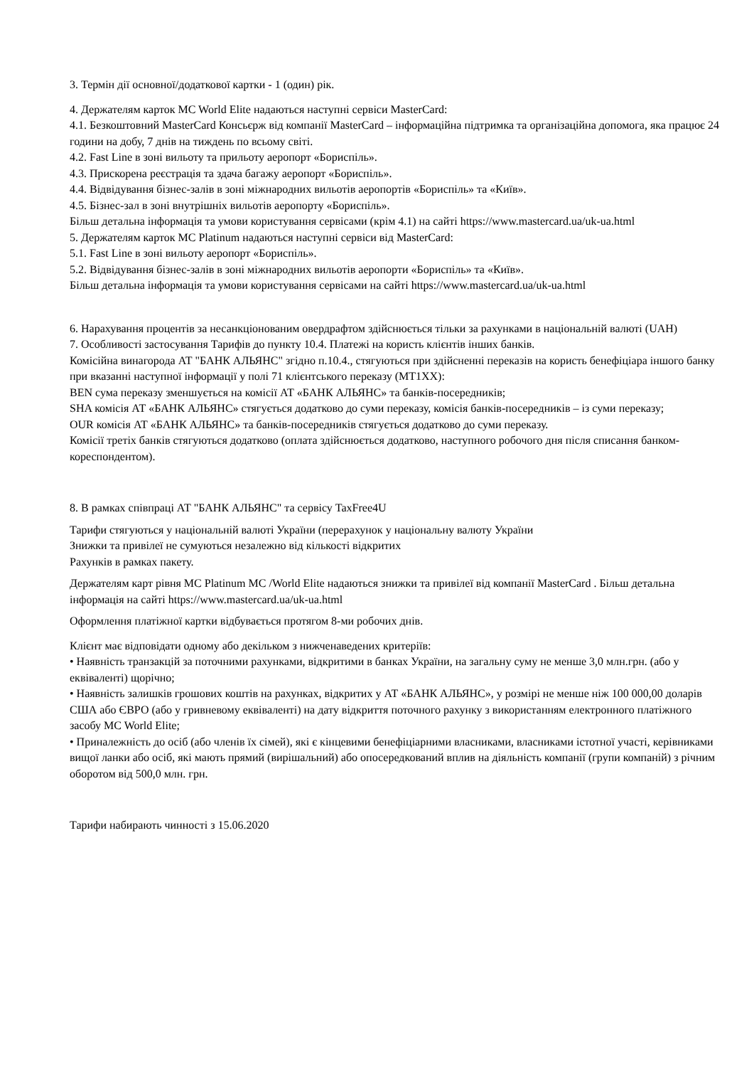3. Термін дії основної/додаткової картки - 1 (один) рік.
4. Держателям карток MC World Elite надаються наступні сервіси MasterCard:
4.1. Безкоштовний MasterCard Консьєрж від компанії MasterCard – інформаційна підтримка та організаційна допомога, яка працює 24 години на добу, 7 днів на тиждень по всьому світі.
4.2. Fast Line в зоні вильоту та прильоту аеропорт «Бориспіль».
4.3. Прискорена реєстрація та здача багажу аеропорт «Бориспіль».
4.4. Відвідування бізнес-залів в зоні міжнародних вильотів аеропортів «Бориспіль» та «Київ».
4.5. Бізнес-зал в зоні внутрішніх вильотів аеропорту «Бориспіль».
Більш детальна інформація та умови користування сервісами (крім 4.1) на сайті https://www.mastercard.ua/uk-ua.html
5. Держателям карток MC Platinum надаються наступні сервіси від MasterCard:
5.1. Fast Line в зоні вильоту аеропорт «Бориспіль».
5.2. Відвідування бізнес-залів в зоні міжнародних вильотів аеропорти «Бориспіль» та «Київ».
Більш детальна інформація та умови користування сервісами на сайті https://www.mastercard.ua/uk-ua.html
6. Нарахування процентів за несанкціонованим овердрафтом здійснюється тільки за рахунками в національній валюті (UAH)
7. Особливості застосування Тарифів до пункту 10.4. Платежі на користь клієнтів інших банків.
Комісійна винагорода АТ "БАНК АЛЬЯНС" згідно п.10.4., стягуються при здійсненні переказів на користь бенефіціара іншого банку при вказанні наступної інформації у полі 71 клієнтського переказу (МТ1ХХ):
BEN сума переказу зменшується на комісії АТ «БАНК АЛЬЯНС» та банків-посередників;
SHA комісія АТ «БАНК АЛЬЯНС» стягується додатково до суми переказу, комісія банків-посередників – із суми переказу;
OUR комісія АТ «БАНК АЛЬЯНС» та банків-посередників стягується додатково до суми переказу.
Комісії третіх банків стягуються додатково (оплата здійснюється додатково, наступного робочого дня після списання банком-кореспондентом).
8. В рамках співпраці АТ "БАНК АЛЬЯНС" та сервісу TaxFree4U
Тарифи стягуються у національній валюті України (перерахунок у національну валюту України
Знижки та привілеї не сумуються незалежно від кількості відкритих
Рахунків в рамках пакету.
Держателям карт рівня MC Platinum MC /World Elite надаються знижки та привілеї від компанії MasterCard . Більш детальна інформація на сайті https://www.mastercard.ua/uk-ua.html
Оформлення платіжної картки відбувається протягом 8-ми робочих днів.
Клієнт має відповідати одному або декільком з нижченаведених критеріїв:
• Наявність транзакцій за поточними рахунками, відкритими в банках України, на загальну суму не менше 3,0 млн.грн. (або у еквіваленті) щорічно;
• Наявність залишків грошових коштів на рахунках, відкритих у АТ «БАНК АЛЬЯНС», у розмірі не менше ніж 100 000,00 доларів США або ЄВРО (або у гривневому еквіваленті) на дату відкриття поточного рахунку з використанням електронного платіжного засобу MC World Elite;
• Приналежність до осіб (або членів їх сімей), які є кінцевими бенефіціарними власниками, власниками істотної участі, керівниками вищої ланки або осіб, які мають прямий (вирішальний) або опосередкований вплив на діяльність компанії (групи компаній) з річним оборотом від 500,0 млн. грн.
Тарифи набирають чинності з 15.06.2020